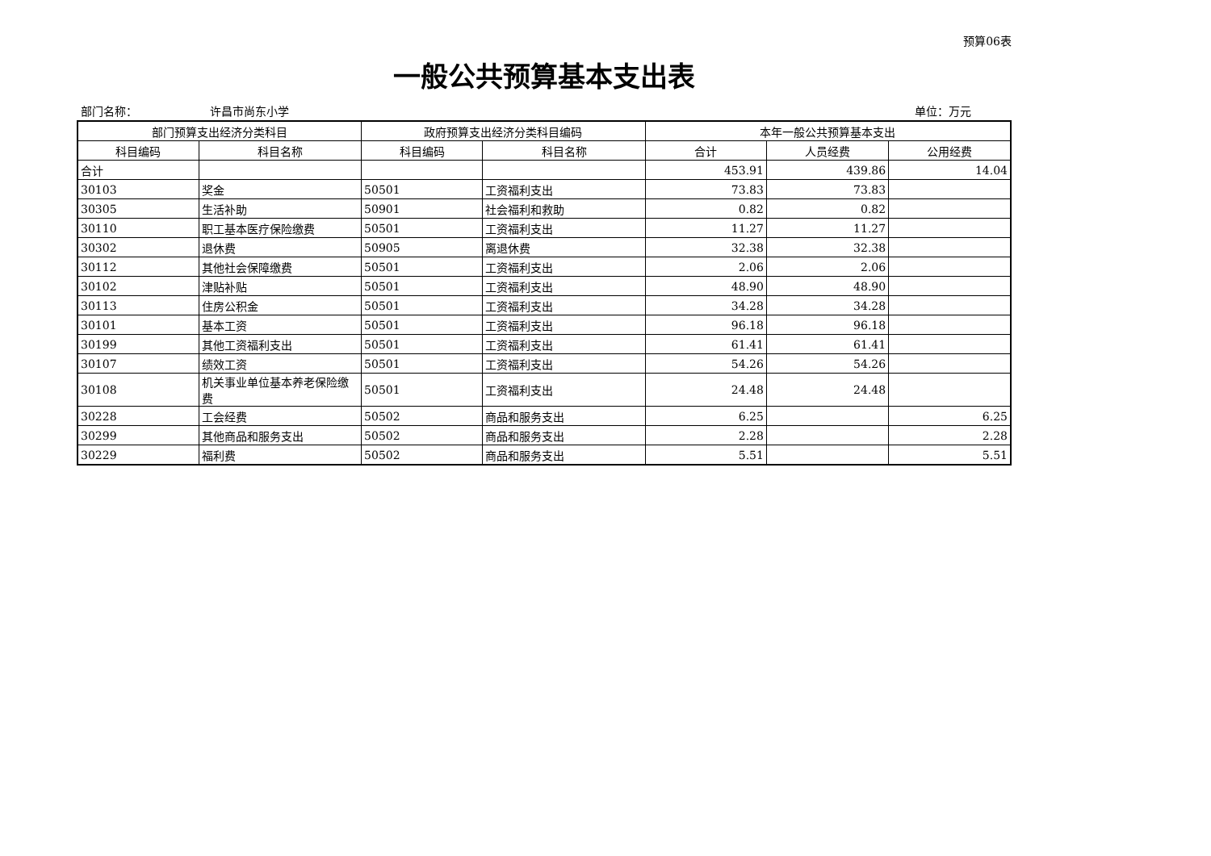预算06表
一般公共预算基本支出表
部门名称： 许昌市尚东小学 单位：万元
| 部门预算支出经济分类科目 | | 政府预算支出经济分类科目编码 | | 本年一般公共预算基本支出 | | |
| --- | --- | --- | --- | --- | --- | --- |
| 科目编码 | 科目名称 | 科目编码 | 科目名称 | 合计 | 人员经费 | 公用经费 |
| 合计 | | | | 453.91 | 439.86 | 14.04 |
| 30103 | 奖金 | 50501 | 工资福利支出 | 73.83 | 73.83 | |
| 30305 | 生活补助 | 50901 | 社会福利和救助 | 0.82 | 0.82 | |
| 30110 | 职工基本医疗保险缴费 | 50501 | 工资福利支出 | 11.27 | 11.27 | |
| 30302 | 退休费 | 50905 | 离退休费 | 32.38 | 32.38 | |
| 30112 | 其他社会保障缴费 | 50501 | 工资福利支出 | 2.06 | 2.06 | |
| 30102 | 津贴补贴 | 50501 | 工资福利支出 | 48.90 | 48.90 | |
| 30113 | 住房公积金 | 50501 | 工资福利支出 | 34.28 | 34.28 | |
| 30101 | 基本工资 | 50501 | 工资福利支出 | 96.18 | 96.18 | |
| 30199 | 其他工资福利支出 | 50501 | 工资福利支出 | 61.41 | 61.41 | |
| 30107 | 绩效工资 | 50501 | 工资福利支出 | 54.26 | 54.26 | |
| 30108 | 机关事业单位基本养老保险缴费 | 50501 | 工资福利支出 | 24.48 | 24.48 | |
| 30228 | 工会经费 | 50502 | 商品和服务支出 | 6.25 | | 6.25 |
| 30299 | 其他商品和服务支出 | 50502 | 商品和服务支出 | 2.28 | | 2.28 |
| 30229 | 福利费 | 50502 | 商品和服务支出 | 5.51 | | 5.51 |